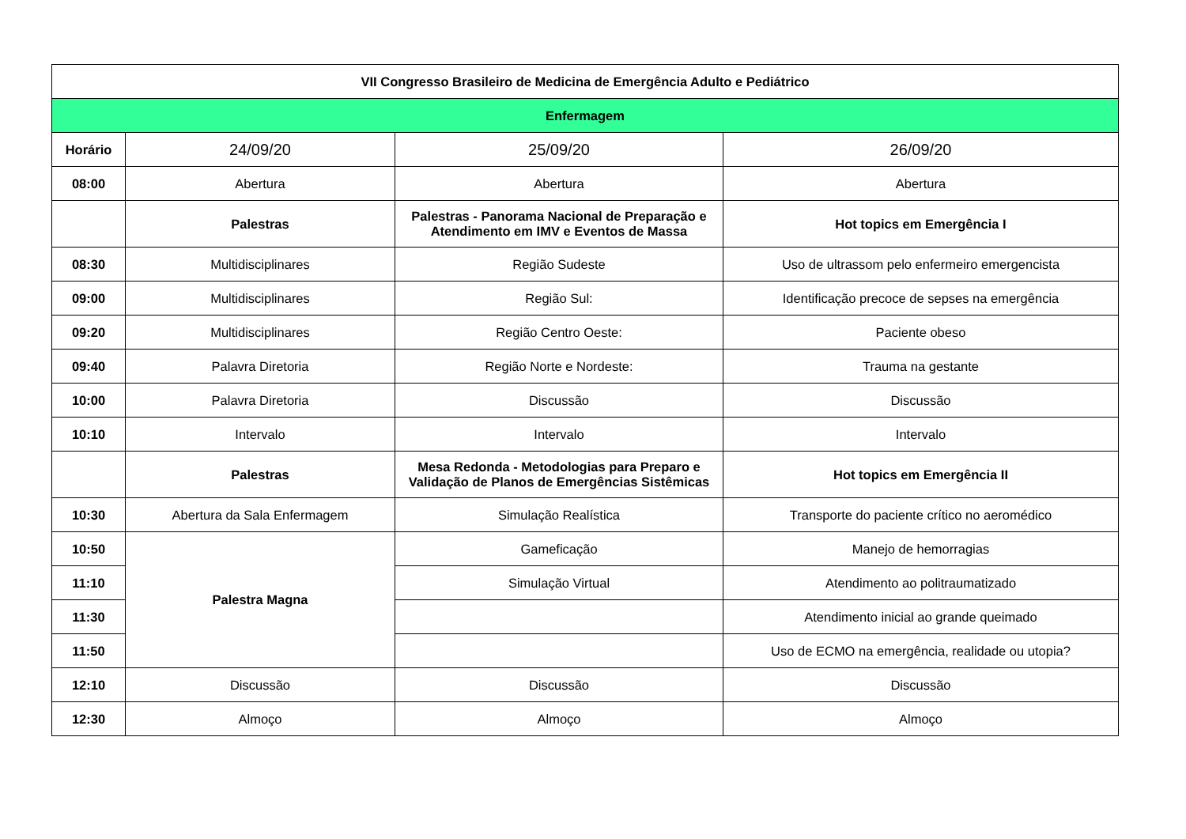| VII Congresso Brasileiro de Medicina de Emergência Adulto e Pediátrico | | | |
| Enfermagem | | | |
| Horário | 24/09/20 | 25/09/20 | 26/09/20 |
| 08:00 | Abertura | Abertura | Abertura |
| | Palestras | Palestras - Panorama Nacional de Preparação e Atendimento em IMV e Eventos de Massa | Hot topics em Emergência I |
| 08:30 | Multidisciplinares | Região Sudeste | Uso de ultrassom pelo enfermeiro emergencista |
| 09:00 | Multidisciplinares | Região Sul: | Identificação precoce de sepses na emergência |
| 09:20 | Multidisciplinares | Região Centro Oeste: | Paciente obeso |
| 09:40 | Palavra Diretoria | Região Norte e Nordeste: | Trauma na gestante |
| 10:00 | Palavra Diretoria | Discussão | Discussão |
| 10:10 | Intervalo | Intervalo | Intervalo |
| | Palestras | Mesa Redonda - Metodologias para Preparo e Validação de Planos de Emergências Sistêmicas | Hot topics em Emergência II |
| 10:30 | Abertura da Sala Enfermagem | Simulação Realística | Transporte do paciente crítico no aeromédico |
| 10:50 | Palestra Magna | Gameficação | Manejo de hemorragias |
| 11:10 | | Simulação Virtual | Atendimento ao politraumatizado |
| 11:30 | | | Atendimento inicial ao grande queimado |
| 11:50 | | | Uso de ECMO na emergência, realidade ou utopia? |
| 12:10 | Discussão | Discussão | Discussão |
| 12:30 | Almoço | Almoço | Almoço |